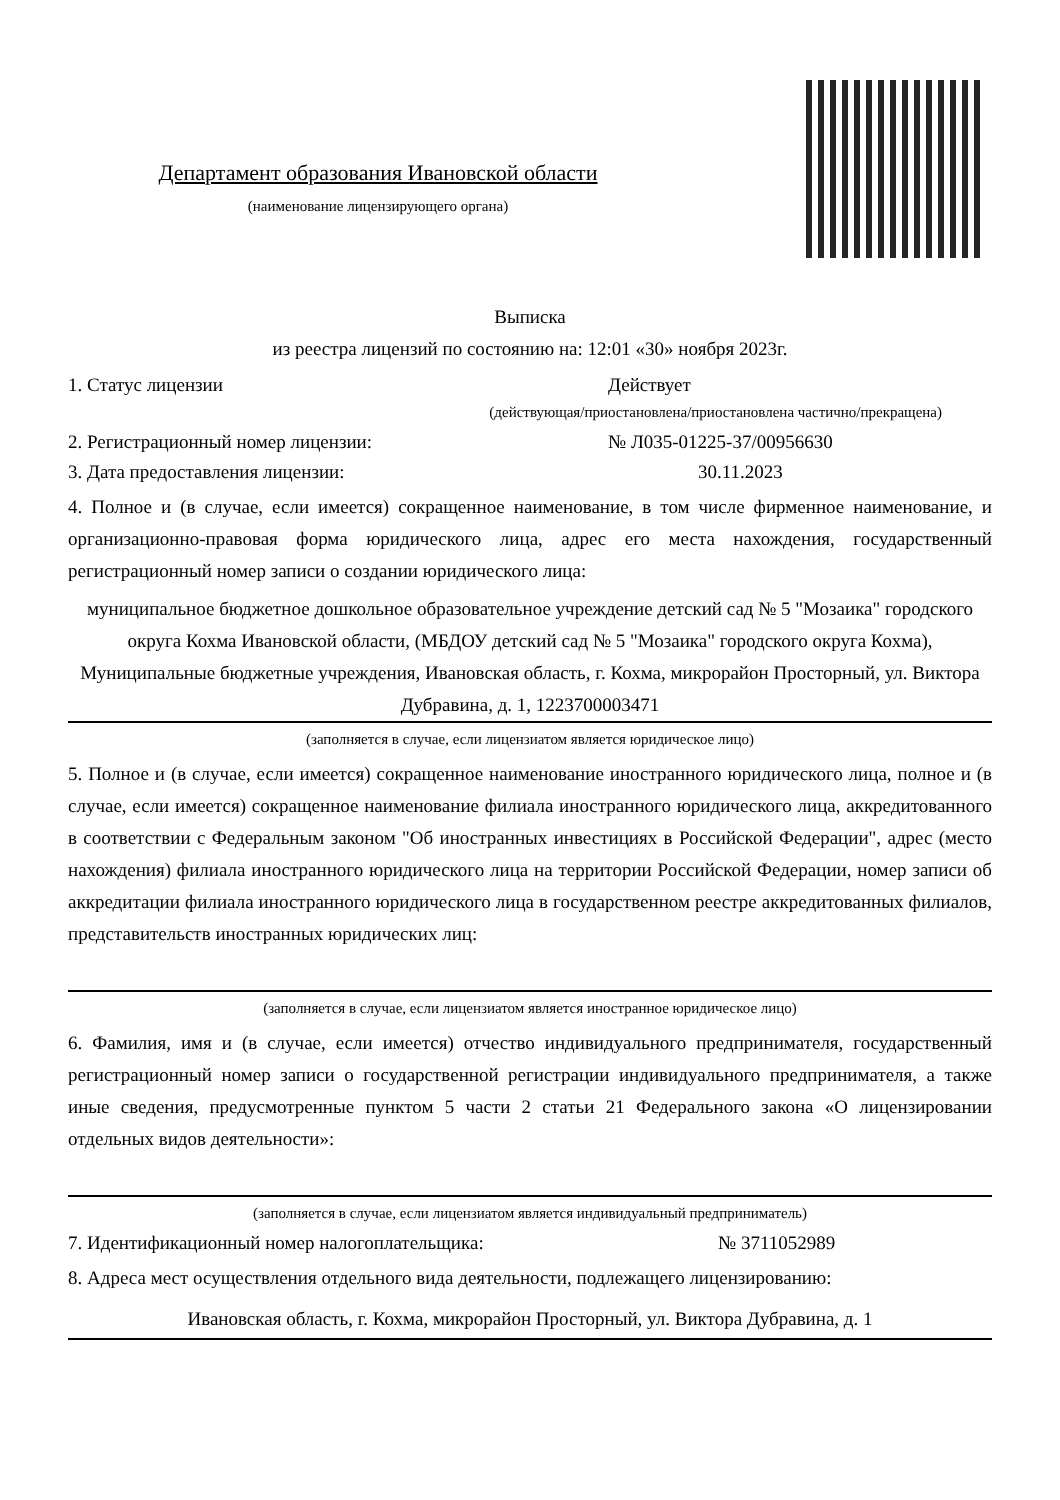Департамент образования Ивановской области
(наименование лицензирующего органа)
Выписка
из реестра лицензий по состоянию на: 12:01 «30» ноября 2023г.
1. Статус лицензии Действует
(действующая/приостановлена/приостановлена частично/прекращена)
2. Регистрационный номер лицензии: № Л035-01225-37/00956630
3. Дата предоставления лицензии: 30.11.2023
4. Полное и (в случае, если имеется) сокращенное наименование, в том числе фирменное наименование, и организационно-правовая форма юридического лица, адрес его места нахождения, государственный регистрационный номер записи о создании юридического лица:
муниципальное бюджетное дошкольное образовательное учреждение детский сад № 5 "Мозаика" городского округа Кохма Ивановской области, (МБДОУ детский сад № 5 "Мозаика" городского округа Кохма), Муниципальные бюджетные учреждения, Ивановская область, г. Кохма, микрорайон Просторный, ул. Виктора Дубравина, д. 1, 1223700003471
(заполняется в случае, если лицензиатом является юридическое лицо)
5. Полное и (в случае, если имеется) сокращенное наименование иностранного юридического лица, полное и (в случае, если имеется) сокращенное наименование филиала иностранного юридического лица, аккредитованного в соответствии с Федеральным законом "Об иностранных инвестициях в Российской Федерации", адрес (место нахождения) филиала иностранного юридического лица на территории Российской Федерации, номер записи об аккредитации филиала иностранного юридического лица в государственном реестре аккредитованных филиалов, представительств иностранных юридических лиц:
(заполняется в случае, если лицензиатом является иностранное юридическое лицо)
6. Фамилия, имя и (в случае, если имеется) отчество индивидуального предпринимателя, государственный регистрационный номер записи о государственной регистрации индивидуального предпринимателя, а также иные сведения, предусмотренные пунктом 5 части 2 статьи 21 Федерального закона «О лицензировании отдельных видов деятельности»:
(заполняется в случае, если лицензиатом является индивидуальный предприниматель)
7. Идентификационный номер налогоплательщика: № 3711052989
8. Адреса мест осуществления отдельного вида деятельности, подлежащего лицензированию:
Ивановская область, г. Кохма, микрорайон Просторный, ул. Виктора Дубравина, д. 1